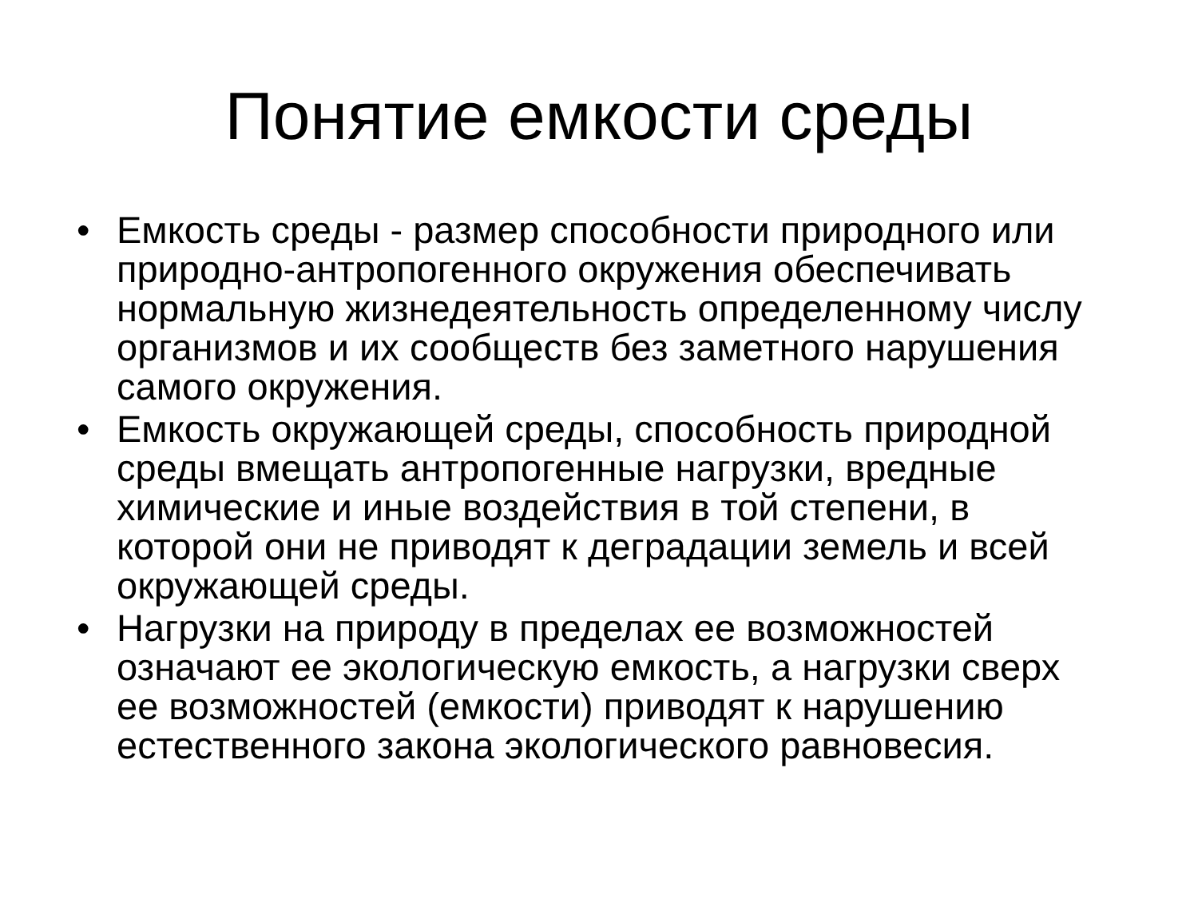Понятие емкости среды
• Емкость среды - размер способности природного или природно-антропогенного окружения обеспечивать нормальную жизнедеятельность определенному числу организмов и их сообществ без заметного нарушения самого окружения.
• Емкость окружающей среды, способность природной среды вмещать антропогенные нагрузки, вредные химические и иные воздействия в той степени, в которой они не приводят к деградации земель и всей окружающей среды.
• Нагрузки на природу в пределах ее возможностей означают ее экологическую емкость, а нагрузки сверх ее возможностей (емкости) приводят к нарушению естественного закона экологического равновесия.